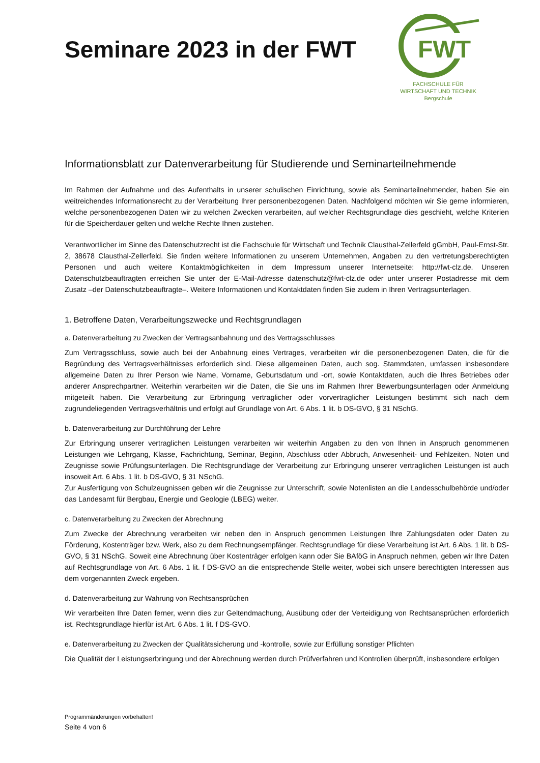FWT
FACHSCHULE FÜR
WIRTSCHAFT UND TECHNIK
Bergschule
Seminare 2023 in der FWT
Informationsblatt zur Datenverarbeitung für Studierende und Seminarteilnehmende
Im Rahmen der Aufnahme und des Aufenthalts in unserer schulischen Einrichtung, sowie als Seminarteilnehmender, haben Sie ein weitreichendes Informationsrecht zu der Verarbeitung Ihrer personenbezogenen Daten. Nachfolgend möchten wir Sie gerne informieren, welche personenbezogenen Daten wir zu welchen Zwecken verarbeiten, auf welcher Rechtsgrundlage dies geschieht, welche Kriterien für die Speicherdauer gelten und welche Rechte Ihnen zustehen.
Verantwortlicher im Sinne des Datenschutzrecht ist die Fachschule für Wirtschaft und Technik Clausthal-Zellerfeld gGmbH, Paul-Ernst-Str. 2, 38678 Clausthal-Zellerfeld. Sie finden weitere Informationen zu unserem Unternehmen, Angaben zu den vertretungsberechtigten Personen und auch weitere Kontaktmöglichkeiten in dem Impressum unserer Internetseite: http://fwt-clz.de. Unseren Datenschutzbeauftragten erreichen Sie unter der E-Mail-Adresse datenschutz@fwt-clz.de oder unter unserer Postadresse mit dem Zusatz –der Datenschutzbeauftragte–. Weitere Informationen und Kontaktdaten finden Sie zudem in Ihren Vertragsunterlagen.
1. Betroffene Daten, Verarbeitungszwecke und Rechtsgrundlagen
a. Datenverarbeitung zu Zwecken der Vertragsanbahnung und des Vertragsschlusses
Zum Vertragsschluss, sowie auch bei der Anbahnung eines Vertrages, verarbeiten wir die personenbezogenen Daten, die für die Begründung des Vertragsverhältnisses erforderlich sind. Diese allgemeinen Daten, auch sog. Stammdaten, umfassen insbesondere allgemeine Daten zu Ihrer Person wie Name, Vorname, Geburtsdatum und -ort, sowie Kontaktdaten, auch die Ihres Betriebes oder anderer Ansprechpartner. Weiterhin verarbeiten wir die Daten, die Sie uns im Rahmen Ihrer Bewerbungsunterlagen oder Anmeldung mitgeteilt haben. Die Verarbeitung zur Erbringung vertraglicher oder vorvertraglicher Leistungen bestimmt sich nach dem zugrundeliegenden Vertragsverhältnis und erfolgt auf Grundlage von Art. 6 Abs. 1 lit. b DS-GVO, § 31 NSchG.
b. Datenverarbeitung zur Durchführung der Lehre
Zur Erbringung unserer vertraglichen Leistungen verarbeiten wir weiterhin Angaben zu den von Ihnen in Anspruch genommenen Leistungen wie Lehrgang, Klasse, Fachrichtung, Seminar, Beginn, Abschluss oder Abbruch, Anwesenheit- und Fehlzeiten, Noten und Zeugnisse sowie Prüfungsunterlagen. Die Rechtsgrundlage der Verarbeitung zur Erbringung unserer vertraglichen Leistungen ist auch insoweit Art. 6 Abs. 1 lit. b DS-GVO, § 31 NSchG.
Zur Ausfertigung von Schulzeugnissen geben wir die Zeugnisse zur Unterschrift, sowie Notenlisten an die Landesschulbehörde und/oder das Landesamt für Bergbau, Energie und Geologie (LBEG) weiter.
c. Datenverarbeitung zu Zwecken der Abrechnung
Zum Zwecke der Abrechnung verarbeiten wir neben den in Anspruch genommen Leistungen Ihre Zahlungsdaten oder Daten zu Förderung, Kostenträger bzw. Werk, also zu dem Rechnungsempfänger. Rechtsgrundlage für diese Verarbeitung ist Art. 6 Abs. 1 lit. b DS-GVO, § 31 NSchG. Soweit eine Abrechnung über Kostenträger erfolgen kann oder Sie BAföG in Anspruch nehmen, geben wir Ihre Daten auf Rechtsgrundlage von Art. 6 Abs. 1 lit. f DS-GVO an die entsprechende Stelle weiter, wobei sich unsere berechtigten Interessen aus dem vorgenannten Zweck ergeben.
d. Datenverarbeitung zur Wahrung von Rechtsansprüchen
Wir verarbeiten Ihre Daten ferner, wenn dies zur Geltendmachung, Ausübung oder der Verteidigung von Rechtsansprüchen erforderlich ist. Rechtsgrundlage hierfür ist Art. 6 Abs. 1 lit. f DS-GVO.
e. Datenverarbeitung zu Zwecken der Qualitätssicherung und -kontrolle, sowie zur Erfüllung sonstiger Pflichten
Die Qualität der Leistungserbringung und der Abrechnung werden durch Prüfverfahren und Kontrollen überprüft, insbesondere erfolgen
Programmänderungen vorbehalten!
Seite 4 von 6